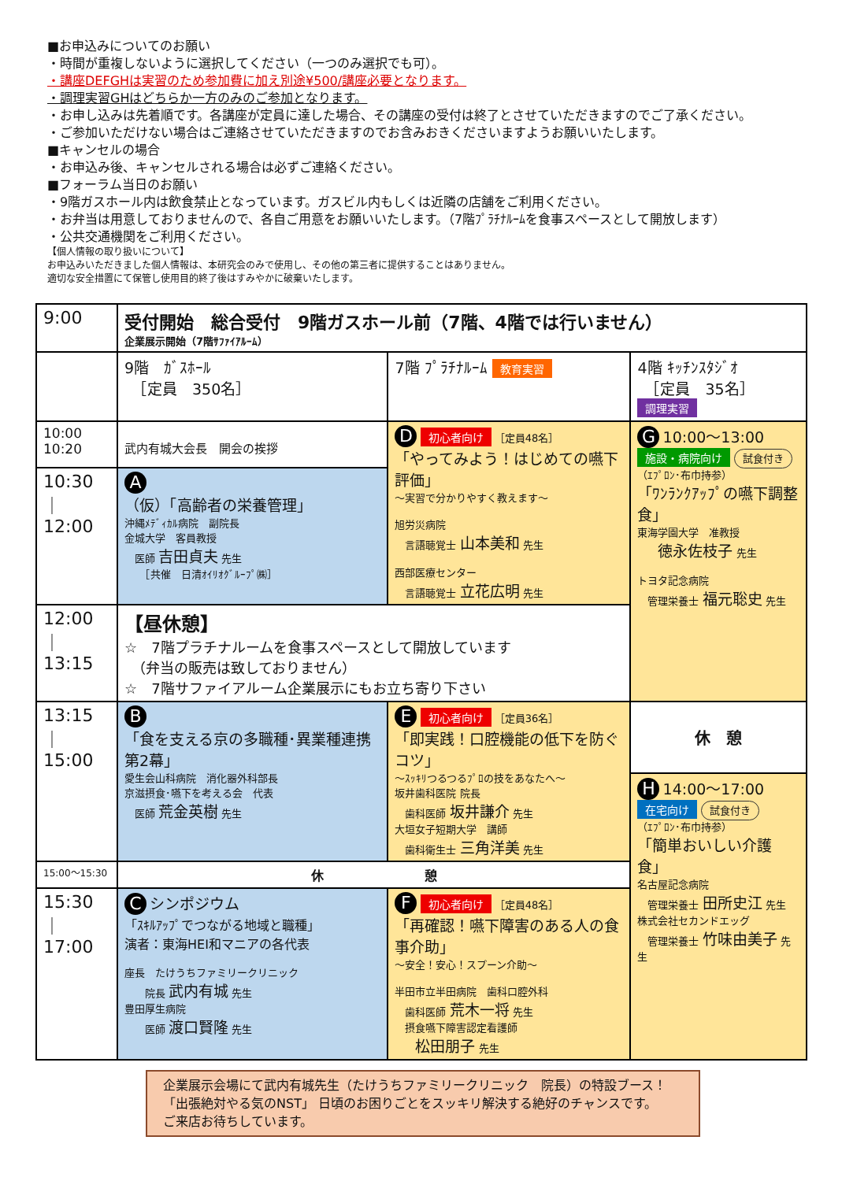■お申込みについてのお願い
・時間が重複しないように選択してください（一つのみ選択でも可）。
・講座DEFGHは実習のため参加費に加え別途¥500/講座必要となります。
・調理実習GHはどちらか一方のみのご参加となります。
・お申し込みは先着順です。各講座が定員に達した場合、その講座の受付は終了とさせていただきますのでご了承ください。
・ご参加いただけない場合はご連絡させていただきますのでお含みおきくださいますようお願いいたします。
■キャンセルの場合
・お申込み後、キャンセルされる場合は必ずご連絡ください。
■フォーラム当日のお願い
・9階ガスホール内は飲食禁止となっています。ガスビル内もしくは近隣の店舗をご利用ください。
・お弁当は用意しておりませんので、各自ご用意をお願いいたします。（7階ﾌﾟﾗﾁﾅﾙｰﾑを食事スペースとして開放します）
・公共交通機関をご利用ください。
【個人情報の取り扱いについて】
お申込みいただきました個人情報は、本研究会のみで使用し、その他の第三者に提供することはありません。
適切な安全措置にて保管し使用目的終了後はすみやかに破棄いたします。
| 9:00 | 受付開始 総合受付 9階ガスホール前（7階、4階では行いません） 企業展示開始（7階ｻﾌｧｲｱﾙｰﾑ） | | |
| | 9階 ｶﾞｽﾎｰﾙ ［定員 350名］ | 7階 ﾌﾟﾗﾁﾅﾙｰﾑ 教育実習 | 4階 ｷｯﾁﾝｽﾀｼﾞｵ ［定員 35名］ 調理実習 |
| 10:00 10:20 | 武内有城大会長 開会の挨拶 | D 初心者向け ［定員48名］ 「やってみよう！はじめての嚥下評価」 ～実習で分かりやすく教えます～ 旭労災病院 言語聴覚士 山本美和 先生 西部医療センター 言語聴覚士 立花広明 先生 | G 10:00～13:00 施設・病院向け 試食付き （ｴﾌﾟﾛﾝ･布巾持参） 「ﾜﾝﾗﾝｸｱｯﾌﾟの嚥下調整食」 東海学園大学 准教授 徳永佐枝子 先生 トヨタ記念病院 管理栄養士 福元聡史 先生 |
| 10:30 ｜ 12:00 | A （仮）「高齢者の栄養管理」 沖縄ﾒﾃﾞｨｶﾙ病院 副院長 金城大学 客員教授 医師 吉田貞夫 先生 ［共催 日清ｵｲﾘｵｸﾞﾙｰﾌﾟ㈱］ | | |
| 12:00 ｜ 13:15 | 【昼休憩】 ☆ 7階プラチナルームを食事スペースとして開放しています （弁当の販売は致しておりません） ☆ 7階サファイアルーム企業展示にもお立ち寄り下さい | | |
| 13:15 ｜ 15:00 | B 「食を支える京の多職種･異業種連携 第2幕」 愛生会山科病院 消化器外科部長 京滋摂食･嚥下を考える会 代表 医師 荒金英樹 先生 | E 初心者向け ［定員36名］ 「即実践！口腔機能の低下を防ぐコツ」 ～ｽｯｷﾘつるつるﾌﾟﾛの技をあなたへ～ 坂井歯科医院 院長 歯科医師 坂井謙介 先生 大垣女子短期大学 講師 歯科衛生士 三角洋美 先生 | 休 憩 |
| | | | H 14:00～17:00 在宅向け 試食付き （ｴﾌﾟﾛﾝ･布巾持参） 「簡単おいしい介護食」 名古屋記念病院 管理栄養士 田所史江 先生 株式会社セカンドエッグ 管理栄養士 竹味由美子 先生 |
| 15:00～15:30 | 休 憩 | | |
| 15:30 ｜ 17:00 | C シンポジウム 「ｽｷﾙｱｯﾌﾟでつながる地域と職種」 演者：東海HEI和マニアの各代表 座長 たけうちファミリークリニック 院長 武内有城 先生 豊田厚生病院 医師 渡口賢隆 先生 | F 初心者向け ［定員48名］ 「再確認！嚥下障害のある人の食事介助」 ～安全！安心！スプーン介助～ 半田市立半田病院 歯科口腔外科 歯科医師 荒木一将 先生 摂食嚥下障害認定看護師 松田朋子 先生 | |
企業展示会場にて武内有城先生（たけうちファミリークリニック　院長）の特設ブース！
「出張絶対やる気のNST」 日頃のお困りごとをスッキリ解決する絶好のチャンスです。
ご来店お待ちしています。